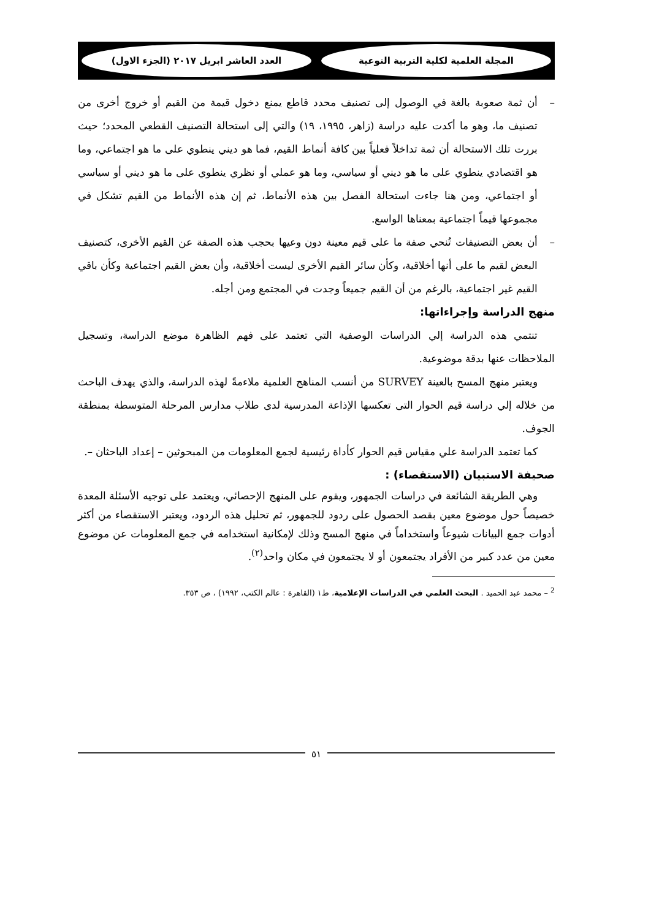المجلة العلمية لكلية التربية النوعية العدد العاشر ابريل ٢٠١٧ (الجزء الاول)
– أن ثمة صعوبة بالغة في الوصول إلى تصنيف محدد قاطع يمنع دخول قيمة من القيم أو خروج أخرى من تصنيف ما، وهو ما أكدت عليه دراسة (زاهر، ١٩٩٥، ١٩) والتي إلى استحالة التصنيف القطعي المحدد؛ حيث بررت تلك الاستحالة أن ثمة تداخلاً فعلياً بين كافة أنماط القيم، فما هو ديني ينطوي على ما هو اجتماعي، وما هو اقتصادي ينطوي على ما هو ديني أو سياسي، وما هو عملي أو نظري ينطوي على ما هو ديني أو سياسي أو اجتماعي، ومن هنا جاءت استحالة الفصل بين هذه الأنماط، ثم إن هذه الأنماط من القيم تشكل في مجموعها قيماً اجتماعية بمعناها الواسع.
– أن بعض التصنيفات تُنحي صفة ما على قيم معينة دون وعيها بحجب هذه الصفة عن القيم الأخرى، كتصنيف البعض لقيم ما على أنها أخلاقية، وكأن سائر القيم الأخرى ليست أخلاقية، وأن بعض القيم اجتماعية وكأن باقي القيم غير اجتماعية، بالرغم من أن القيم جميعاً وجدت في المجتمع ومن أجله.
منهج الدراسة وإجراءاتها:
تنتمي هذه الدراسة إلي الدراسات الوصفية التي تعتمد على فهم الظاهرة موضع الدراسة، وتسجيل الملاحظات عنها بدقة موضوعية.
ويعتبر منهج المسح بالعينة SURVEY من أنسب المناهج العلمية ملاءمةً لهذه الدراسة، والذي يهدف الباحث من خلاله إلي دراسة قيم الحوار التى تعكسها الإذاعة المدرسية لدى طلاب مدارس المرحلة المتوسطة بمنطقة الجوف.
كما تعتمد الدراسة علي مقياس قيم الحوار كأداة رئيسية لجمع المعلومات من المبحوثين – إعداد الباحثان –.
صحيفة الاستبيان (الاستقصاء) :
وهي الطريقة الشائعة في دراسات الجمهور، ويقوم على المنهج الإحصائي، ويعتمد على توجيه الأسئلة المعدة خصيصاً حول موضوع معين بقصد الحصول على ردود للجمهور، ثم تحليل هذه الردود، ويعتبر الاستقصاء من أكثر أدوات جمع البيانات شيوعاً واستخداماً في منهج المسح وذلك لإمكانية استخدامه في جمع المعلومات عن موضوع معين من عدد كبير من الأفراد يجتمعون أو لا يجتمعون في مكان واحد<sup>(٢)</sup>.
<sup>2</sup> – محمد عبد الحميد . البحث العلمي في الدراسات الإعلامية، ط١ (القاهرة : عالم الكتب، ١٩٩٢) ، ص ٣٥٣.
٥١